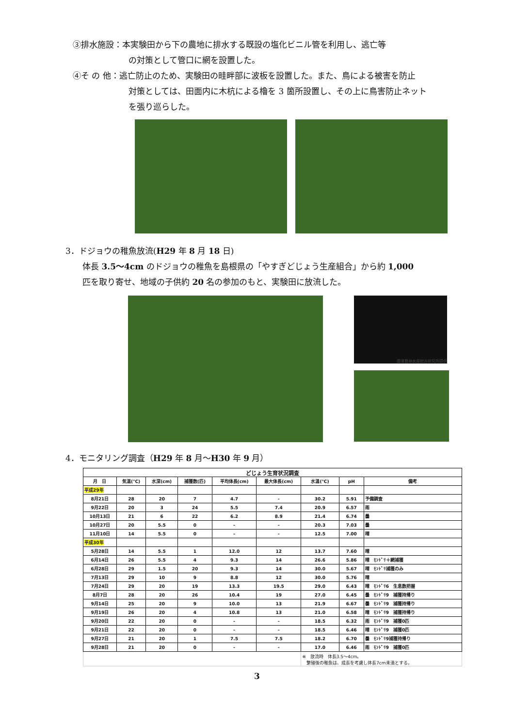③排水施設：本実験田から下の農地に排水する既設の塩化ビニル管を利用し、逃亡等
の対策として管口に網を設置した。
④そ の 他：逃亡防止のため、実験田の畦畔部に波板を設置した。また、鳥による被害を防止
対策としては、田面内に木杭による櫓を 3 箇所設置し、その上に鳥害防止ネット
を張り巡らした。
3．ドジョウの稚魚放流(H29 年 8 月 18 日)
体長 3.5～4cm のドジョウの稚魚を島根県の「やすぎどじょう生産組合」から約 1,000
匹を取り寄せ、地域の子供約 20 名の参加のもと、実験田に放流した。
環境農林水産総合研究所提供
4．モニタリング調査（H29 年 8 月～H30 年 9 月）
| どじょう生育状況調査 | | | | | | | | |
| --- | --- | --- | --- | --- | --- | --- | --- | --- |
| 月 日 | 気温(℃) | 水深(cm) | 捕獲数(匹) | 平均体長(cm) | 最大体長(cm) | 水温(℃) | pH | 備考 |
| 平成29年 | | | | | | | | |
| 8月21日 | 28 | 20 | 7 | 4.7 | - | 30.2 | 5.91 | 予備調査 |
| 9月22日 | 20 | 3 | 24 | 5.5 | 7.4 | 20.9 | 6.57 | 雨 |
| 10月13日 | 21 | 6 | 22 | 6.2 | 8.9 | 21.4 | 6.74 | 曇 |
| 10月27日 | 20 | 5.5 | 0 | - | - | 20.3 | 7.03 | 曇 |
| 11月10日 | 14 | 5.5 | 0 | - | - | 12.5 | 7.00 | 晴 |
| 平成30年 | | | | | | | | |
| 5月28日 | 14 | 5.5 | 1 | 12.0 | 12 | 13.7 | 7.60 | 晴 |
| 6月14日 | 26 | 5.5 | 4 | 9.3 | 14 | 26.6 | 5.86 | 晴 ﾓﾝﾄﾞﾘ＋網捕獲 |
| 6月28日 | 29 | 1.5 | 20 | 9.3 | 14 | 30.0 | 5.67 | 晴 ﾓﾝﾄﾞﾘ捕獲のみ |
| 7月13日 | 29 | 10 | 9 | 8.8 | 12 | 30.0 | 5.76 | 晴 |
| 7月24日 | 29 | 20 | 19 | 13.3 | 19.5 | 29.0 | 6.43 | 晴 ﾓﾝﾄﾞﾘ6 生息数把握 |
| 8月7日 | 28 | 20 | 26 | 10.4 | 19 | 27.0 | 6.45 | 曇 ﾓﾝﾄﾞﾘ9 捕獲持帰り |
| 9月14日 | 25 | 20 | 9 | 10.0 | 13 | 21.9 | 6.67 | 曇 ﾓﾝﾄﾞﾘ9 捕獲持帰り |
| 9月19日 | 26 | 20 | 4 | 10.8 | 13 | 21.0 | 6.58 | 晴 ﾓﾝﾄﾞﾘ9 捕獲持帰り |
| 9月20日 | 22 | 20 | 0 | - | - | 18.5 | 6.32 | 雨 ﾓﾝﾄﾞﾘ9 捕獲0匹 |
| 9月21日 | 22 | 20 | 0 | - | - | 18.5 | 6.46 | 晴 ﾓﾝﾄﾞﾘ9 捕獲0匹 |
| 9月27日 | 21 | 20 | 1 | 7.5 | 7.5 | 18.2 | 6.70 | 曇 ﾓﾝﾄﾞﾘ9捕獲持帰り |
| 9月28日 | 21 | 20 | 0 | - | - | 17.0 | 6.46 | 雨 ﾓﾝﾄﾞﾘ9 捕獲0匹 |
| | | | | | | ※ 放流時 体長3.5～4cm。 繁殖後の稚魚は、成長を考慮し体長7cm未満とする。 | | |
3